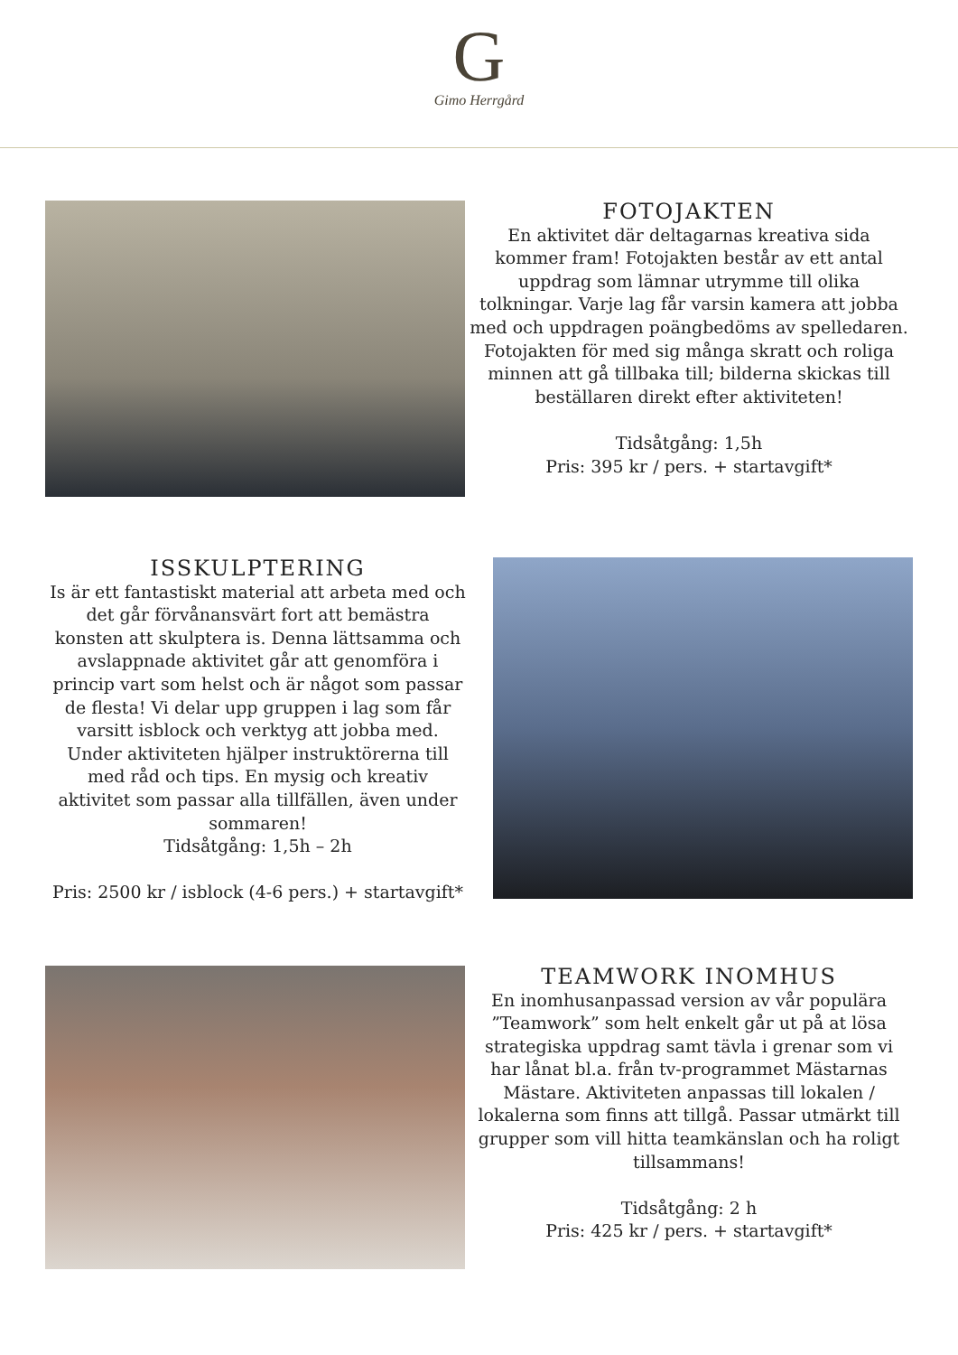G
Gimo Herrgård
FOTOJAKTEN
En aktivitet där deltagarnas kreativa sida kommer fram! Fotojakten består av ett antal uppdrag som lämnar utrymme till olika tolkningar. Varje lag får varsin kamera att jobba med och uppdragen poängbedöms av spelledaren. Fotojakten för med sig många skratt och roliga minnen att gå tillbaka till; bilderna skickas till beställaren direkt efter aktiviteten!
Tidsåtgång: 1,5h
Pris: 395 kr / pers. + startavgift*
ISSKULPTERING
Is är ett fantastiskt material att arbeta med och det går förvånansvärt fort att bemästra konsten att skulptera is. Denna lättsamma och avslappnade aktivitet går att genomföra i princip vart som helst och är något som passar de flesta! Vi delar upp gruppen i lag som får varsitt isblock och verktyg att jobba med. Under aktiviteten hjälper instruktörerna till med råd och tips. En mysig och kreativ aktivitet som passar alla tillfällen, även under sommaren!
Tidsåtgång: 1,5h – 2h
Pris: 2500 kr / isblock (4-6 pers.) + startavgift*
TEAMWORK INOMHUS
En inomhusanpassad version av vår populära ”Teamwork” som helt enkelt går ut på at lösa strategiska uppdrag samt tävla i grenar som vi har lånat bl.a. från tv-programmet Mästarnas Mästare. Aktiviteten anpassas till lokalen / lokalerna som finns att tillgå. Passar utmärkt till grupper som vill hitta teamkänslan och ha roligt tillsammans!
Tidsåtgång: 2 h
Pris: 425 kr / pers. + startavgift*